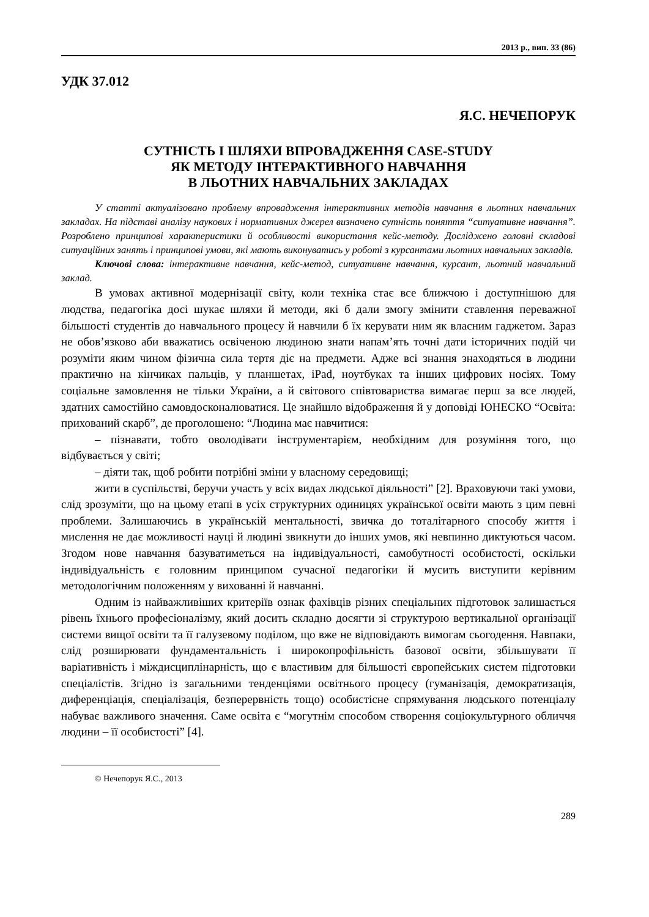2013 р., вип. 33 (86)
УДК 37.012
Я.С. НЕЧЕПОРУК
СУТНІСТЬ І ШЛЯХИ ВПРОВАДЖЕННЯ CASE-STUDY
ЯК МЕТОДУ ІНТЕРАКТИВНОГО НАВЧАННЯ
В ЛЬОТНИХ НАВЧАЛЬНИХ ЗАКЛАДАХ
У статті актуалізовано проблему впровадження інтерактивних методів навчання в льотних навчальних закладах. На підставі аналізу наукових і нормативних джерел визначено сутність поняття “ситуативне навчання”. Розроблено принципові характеристики й особливості використання кейс-методу. Досліджено головні складові ситуаційних занять і принципові умови, які мають виконуватись у роботі з курсантами льотних навчальних закладів.
Ключові слова: інтерактивне навчання, кейс-метод, ситуативне навчання, курсант, льотний навчальний заклад.
В умовах активної модернізації світу, коли техніка стає все ближчою і доступнішою для людства, педагогіка досі шукає шляхи й методи, які б дали змогу змінити ставлення переважної більшості студентів до навчального процесу й навчили б їх керувати ним як власним гаджетом. Зараз не обов’язково аби вважатись освіченою людиною знати напам’ять точні дати історичних подій чи розуміти яким чином фізична сила тертя діє на предмети. Адже всі знання знаходяться в людини практично на кінчиках пальців, у планшетах, iPad, ноутбуках та інших цифрових носіях. Тому соціальне замовлення не тільки України, а й світового співтовариства вимагає перш за все людей, здатних самостійно самовдосконалюватися. Це знайшло відображення й у доповіді ЮНЕСКО “Освіта: прихований скарб”, де проголошено: “Людина має навчитися:
– пізнавати, тобто оволодівати інструментарієм, необхідним для розуміння того, що відбувається у світі;
– діяти так, щоб робити потрібні зміни у власному середовищі;
жити в суспільстві, беручи участь у всіх видах людської діяльності” [2]. Враховуючи такі умови, слід зрозуміти, що на цьому етапі в усіх структурних одиницях української освіти мають з цим певні проблеми. Залишаючись в українській ментальності, звичка до тоталітарного способу життя і мислення не дає можливості науці й людині звикнути до інших умов, які невпинно диктуються часом. Згодом нове навчання базуватиметься на індивідуальності, самобутності особистості, оскільки індивідуальність є головним принципом сучасної педагогіки й мусить виступити керівним методологічним положенням у вихованні й навчанні.
Одним із найважливіших критеріїв ознак фахівців різних спеціальних підготовок залишається рівень їхнього професіоналізму, який досить складно досягти зі структурою вертикальної організації системи вищої освіти та її галузевому поділом, що вже не відповідають вимогам сьогодення. Навпаки, слід розширювати фундаментальність і широкопрофільність базової освіти, збільшувати її варіативність і міждисциплінарність, що є властивим для більшості європейських систем підготовки спеціалістів. Згідно із загальними тенденціями освітнього процесу (гуманізація, демократизація, диференціація, спеціалізація, безперервність тощо) особистісне спрямування людського потенціалу набуває важливого значення. Саме освіта є “могутнім способом створення соціокультурного обличчя людини – її особистості” [4].
© Нечепорук Я.С., 2013
289